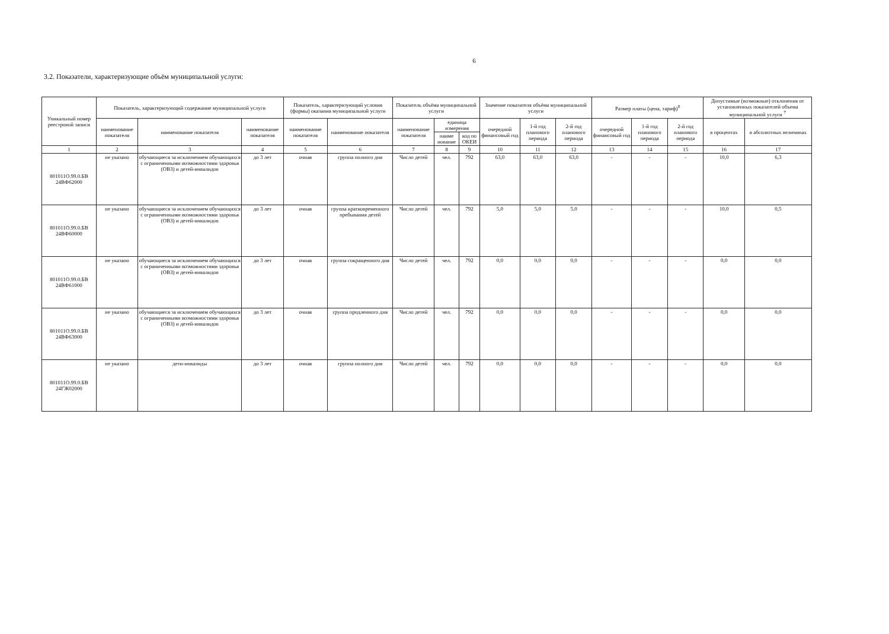6
3.2. Показатели, характеризующие объём муниципальной услуги:
| Уникальный номер реестровой записи | Показатель, характеризующий содержание муниципальной услуги | | | Показатель, характеризующий условия (формы) оказания муниципальной услуги | | Показатель объёма муниципальной услуги | | | Значение показателя объёма муниципальной услуги | | | Размер платы (цена, тариф)<sup>8</sup> | | | Допустимые (возможные) отклонения от установленных показателей объема муниципальной услуги <sup>7</sup> | |
| --- | --- | --- | --- | --- | --- | --- | --- | --- | --- | --- | --- | --- | --- | --- | --- | --- |
| | наименование показателя | наименование показателя | наименование показателя | наименование показателя | наименование показателя | наименование показателя | единица измерения | | очередной финансовый год | 1-й год планового периода | 2-й год планового периода | очередной финансовый год | 1-й год планового периода | 2-й год планового периода | в процентах | в абсолютных величинах |
| | | | | | | | наиме нование | код по ОКЕИ | | | | | | | | |
| 1 | 2 | 3 | 4 | 5 | 6 | 7 | 8 | 9 | 10 | 11 | 12 | 13 | 14 | 15 | 16 | 17 |
| 801011О.99.0.БВ 24ВФ62000 | не указано | обучающиеся за исключением обучающихся с ограниченными возможностями здоровья (ОВЗ) и детей-инвалидов | до 3 лет | очная | группа полного дня | Число детей | чел. | 792 | 63,0 | 63,0 | 63,0 | - | - | - | 10,0 | 6,3 |
| 801011О.99.0.БВ 24ВФ60000 | не указано | обучающиеся за исключением обучающихся с ограниченными возможностями здоровья (ОВЗ) и детей-инвалидов | до 3 лет | очная | группа кратковременного пребывания детей | Число детей | чел. | 792 | 5,0 | 5,0 | 5,0 | - | - | - | 10,0 | 0,5 |
| 801011О.99.0.БВ 24ВФ61000 | не указано | обучающиеся за исключением обучающихся с ограниченными возможностями здоровья (ОВЗ) и детей-инвалидов | до 3 лет | очная | группа сокращенного дня | Число детей | чел. | 792 | 0,0 | 0,0 | 0,0 | - | - | - | 0,0 | 0,0 |
| 801011О.99.0.БВ 24ВФ63000 | не указано | обучающиеся за исключением обучающихся с ограниченными возможностями здоровья (ОВЗ) и детей-инвалидов | до 3 лет | очная | группа продленного дня | Число детей | чел. | 792 | 0,0 | 0,0 | 0,0 | - | - | - | 0,0 | 0,0 |
| 801011О.99.0.БВ 24ГЖ02000 | не указано | дети-инвалиды | до 3 лет | очная | группа полного дня | Число детей | чел. | 792 | 0,0 | 0,0 | 0,0 | - | - | - | 0,0 | 0,0 |